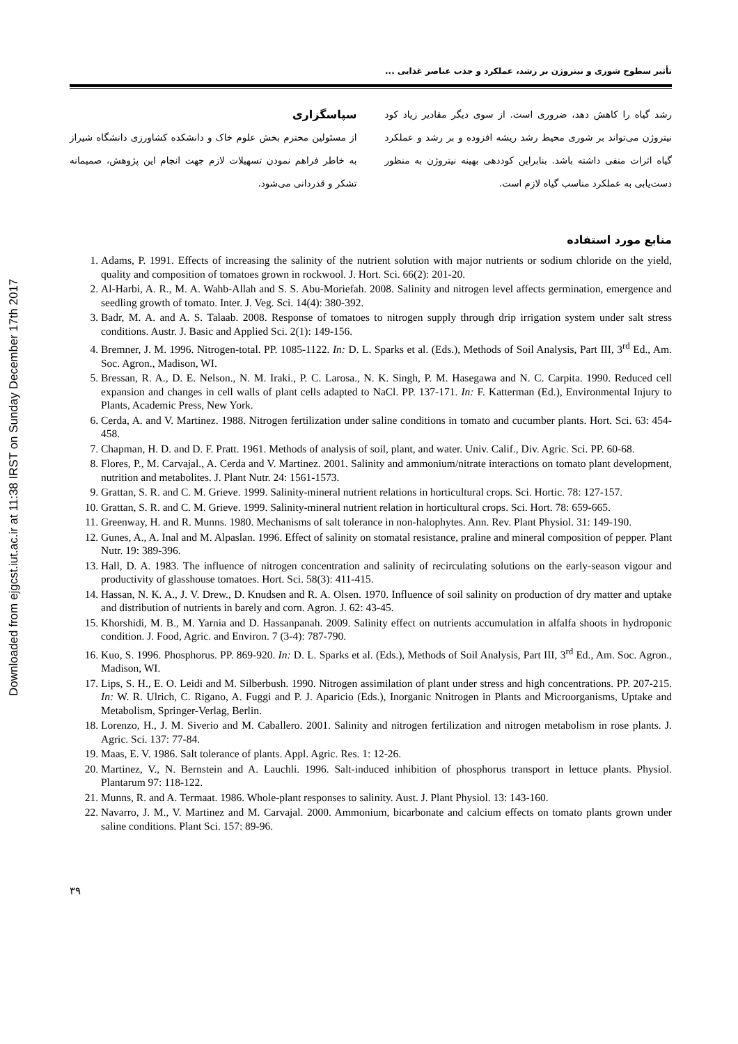Downloaded from ejgcst.iut.ac.ir at 11:38 IRST on Sunday December 17th 2017
تأثیر سطوح شوری و نیتروژن بر رشد، عملکرد و جذب عناصر غذایی ...
رشد گیاه را کاهش دهد، ضروری است. از سوی دیگر مقادیر زیاد کود نیتروژن می‌تواند بر شوری محیط رشد ریشه افزوده و بر رشد و عملکرد گیاه اثرات منفی داشته باشد. بنابراین کوددهی بهینه نیتروژن به منظور دست‌یابی به عملکرد مناسب گیاه لازم است.
سپاسگزاری
از مسئولین محترم بخش علوم خاک و دانشکده کشاورزی دانشگاه شیراز به خاطر فراهم نمودن تسهیلات لازم جهت انجام این پژوهش، صمیمانه تشکر و قدردانی می‌شود.
منابع مورد استفاده
1. Adams, P. 1991. Effects of increasing the salinity of the nutrient solution with major nutrients or sodium chloride on the yield, quality and composition of tomatoes grown in rockwool. J. Hort. Sci. 66(2): 201-20.
2. Al-Harbi, A. R., M. A. Wahb-Allah and S. S. Abu-Moriefah. 2008. Salinity and nitrogen level affects germination, emergence and seedling growth of tomato. Inter. J. Veg. Sci. 14(4): 380-392.
3. Badr, M. A. and A. S. Talaab. 2008. Response of tomatoes to nitrogen supply through drip irrigation system under salt stress conditions. Austr. J. Basic and Applied Sci. 2(1): 149-156.
4. Bremner, J. M. 1996. Nitrogen-total. PP. 1085-1122. In: D. L. Sparks et al. (Eds.), Methods of Soil Analysis, Part III, 3<sup>rd</sup> Ed., Am. Soc. Agron., Madison, WI.
5. Bressan, R. A., D. E. Nelson., N. M. Iraki., P. C. Larosa., N. K. Singh, P. M. Hasegawa and N. C. Carpita. 1990. Reduced cell expansion and changes in cell walls of plant cells adapted to NaCl. PP. 137-171. In: F. Katterman (Ed.), Environmental Injury to Plants, Academic Press, New York.
6. Cerda, A. and V. Martinez. 1988. Nitrogen fertilization under saline conditions in tomato and cucumber plants. Hort. Sci. 63: 454-458.
7. Chapman, H. D. and D. F. Pratt. 1961. Methods of analysis of soil, plant, and water. Univ. Calif., Div. Agric. Sci. PP. 60-68.
8. Flores, P., M. Carvajal., A. Cerda and V. Martinez. 2001. Salinity and ammonium/nitrate interactions on tomato plant development, nutrition and metabolites. J. Plant Nutr. 24: 1561-1573.
9. Grattan, S. R. and C. M. Grieve. 1999. Salinity-mineral nutrient relations in horticultural crops. Sci. Hortic. 78: 127-157.
10. Grattan, S. R. and C. M. Grieve. 1999. Salinity-mineral nutrient relation in horticultural crops. Sci. Hort. 78: 659-665.
11. Greenway, H. and R. Munns. 1980. Mechanisms of salt tolerance in non-halophytes. Ann. Rev. Plant Physiol. 31: 149-190.
12. Gunes, A., A. Inal and M. Alpaslan. 1996. Effect of salinity on stomatal resistance, praline and mineral composition of pepper. Plant Nutr. 19: 389-396.
13. Hall, D. A. 1983. The influence of nitrogen concentration and salinity of recirculating solutions on the early-season vigour and productivity of glasshouse tomatoes. Hort. Sci. 58(3): 411-415.
14. Hassan, N. K. A., J. V. Drew., D. Knudsen and R. A. Olsen. 1970. Influence of soil salinity on production of dry matter and uptake and distribution of nutrients in barely and corn. Agron. J. 62: 43-45.
15. Khorshidi, M. B., M. Yarnia and D. Hassanpanah. 2009. Salinity effect on nutrients accumulation in alfalfa shoots in hydroponic condition. J. Food, Agric. and Environ. 7 (3-4): 787-790.
16. Kuo, S. 1996. Phosphorus. PP. 869-920. In: D. L. Sparks et al. (Eds.), Methods of Soil Analysis, Part III, 3<sup>rd</sup> Ed., Am. Soc. Agron., Madison, WI.
17. Lips, S. H., E. O. Leidi and M. Silberbush. 1990. Nitrogen assimilation of plant under stress and high concentrations. PP. 207-215. In: W. R. Ulrich, C. Rigano, A. Fuggi and P. J. Aparicio (Eds.), Inorganic Nnitrogen in Plants and Microorganisms, Uptake and Metabolism, Springer-Verlag, Berlin.
18. Lorenzo, H., J. M. Siverio and M. Caballero. 2001. Salinity and nitrogen fertilization and nitrogen metabolism in rose plants. J. Agric. Sci. 137: 77-84.
19. Maas, E. V. 1986. Salt tolerance of plants. Appl. Agric. Res. 1: 12-26.
20. Martinez, V., N. Bernstein and A. Lauchli. 1996. Salt-induced inhibition of phosphorus transport in lettuce plants. Physiol. Plantarum 97: 118-122.
21. Munns, R. and A. Termaat. 1986. Whole-plant responses to salinity. Aust. J. Plant Physiol. 13: 143-160.
22. Navarro, J. M., V. Martinez and M. Carvajal. 2000. Ammonium, bicarbonate and calcium effects on tomato plants grown under saline conditions. Plant Sci. 157: 89-96.
۳۹